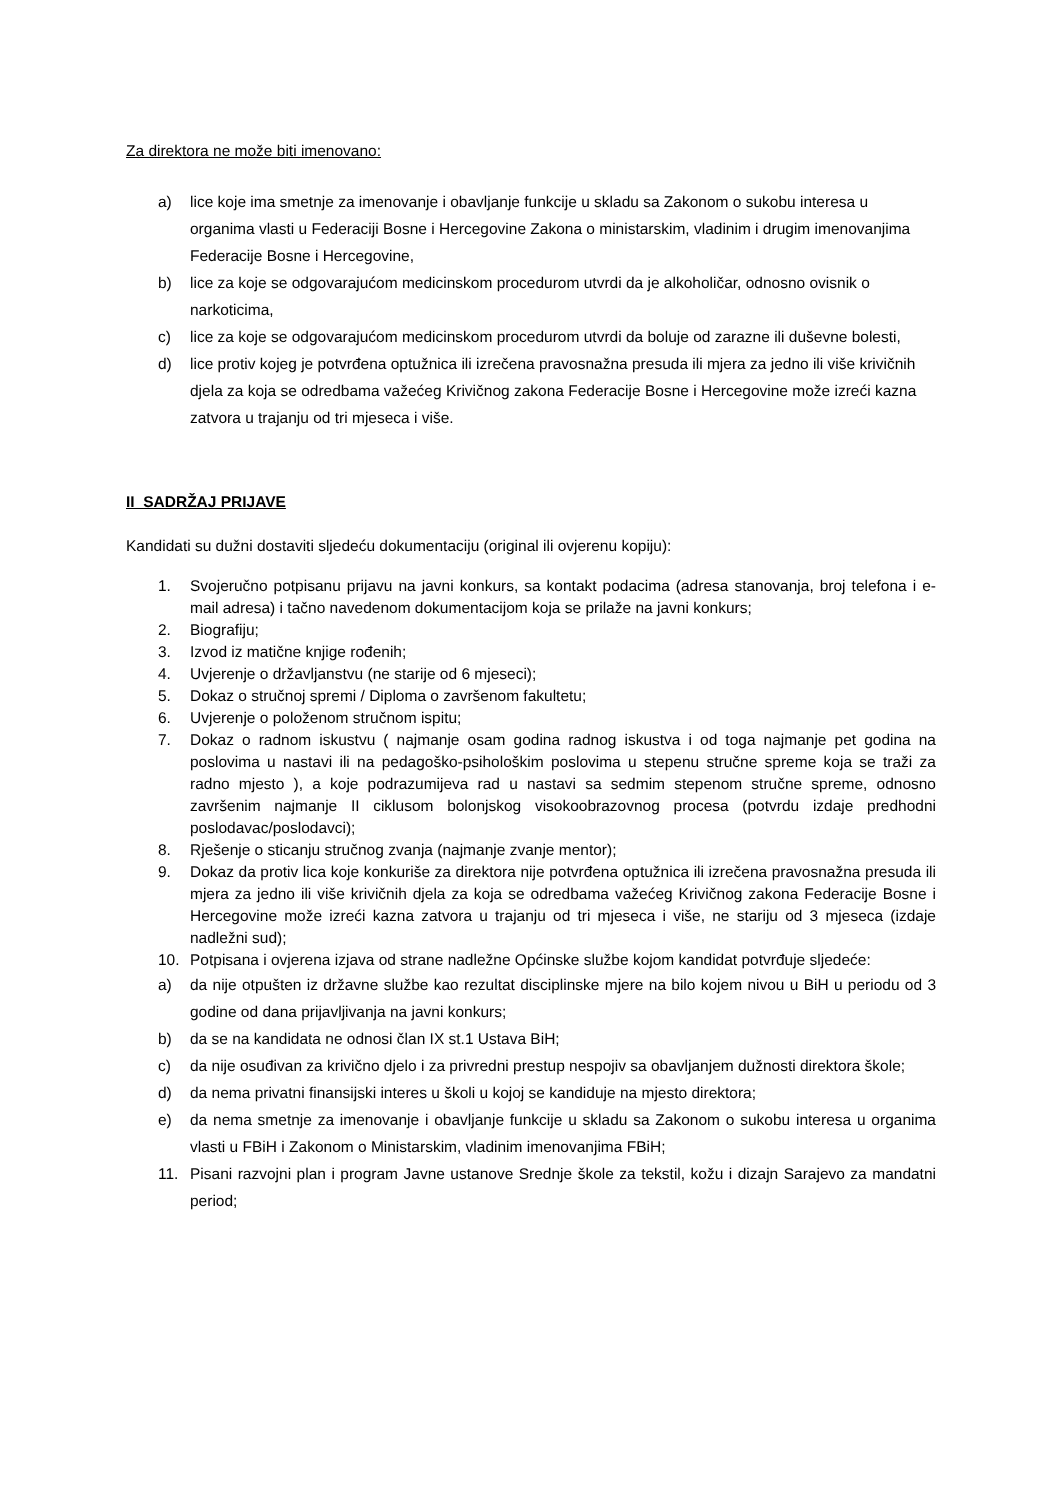Za direktora ne može biti imenovano:
a) lice koje ima smetnje za imenovanje i obavljanje funkcije u skladu sa Zakonom o sukobu interesa u organima vlasti u Federaciji Bosne i Hercegovine Zakona o ministarskim, vladinim i drugim imenovanjima Federacije Bosne i Hercegovine,
b) lice za koje se odgovarajućom medicinskom procedurom utvrdi da je alkoholičar, odnosno ovisnik o narkoticima,
c) lice za koje se odgovarajućom medicinskom procedurom utvrdi da boluje od zarazne ili duševne bolesti,
d) lice protiv kojeg je potvrđena optužnica ili izrečena pravosnažna presuda ili mjera za jedno ili više krivičnih djela za koja se odredbama važećeg Krivičnog zakona Federacije Bosne i Hercegovine može izreći kazna zatvora u trajanju od tri mjeseca i više.
II SADRŽAJ PRIJAVE
Kandidati su dužni dostaviti sljedeću dokumentaciju (original ili ovjerenu kopiju):
1. Svojeručno potpisanu prijavu na javni konkurs, sa kontakt podacima (adresa stanovanja, broj telefona i e-mail adresa) i tačno navedenom dokumentacijom koja se prilaže na javni konkurs;
2. Biografiju;
3. Izvod iz matične knjige rođenih;
4. Uvjerenje o državljanstvu (ne starije od 6 mjeseci);
5. Dokaz o stručnoj spremi / Diploma o završenom fakultetu;
6. Uvjerenje o položenom stručnom ispitu;
7. Dokaz o radnom iskustvu ( najmanje osam godina radnog iskustva i od toga najmanje pet godina na poslovima u nastavi ili na pedagoško-psihološkim poslovima u stepenu stručne spreme koja se traži za radno mjesto ), a koje podrazumijeva rad u nastavi sa sedmim stepenom stručne spreme, odnosno završenim najmanje II ciklusom bolonjskog visokoobrazovnog procesa (potvrdu izdaje predhodni poslodavac/poslodavci);
8. Rješenje o sticanju stručnog zvanja (najmanje zvanje mentor);
9. Dokaz da protiv lica koje konkuriše za direktora nije potvrđena optužnica ili izrečena pravosnažna presuda ili mjera za jedno ili više krivičnih djela za koja se odredbama važećeg Krivičnog zakona Federacije Bosne i Hercegovine može izreći kazna zatvora u trajanju od tri mjeseca i više, ne stariju od 3 mjeseca (izdaje nadležni sud);
10. Potpisana i ovjerena izjava od strane nadležne Općinske službe kojom kandidat potvrđuje sljedeće:
a) da nije otpušten iz državne službe kao rezultat disciplinske mjere na bilo kojem nivou u BiH u periodu od 3 godine od dana prijavljivanja na javni konkurs;
b) da se na kandidata ne odnosi član IX st.1 Ustava BiH;
c) da nije osuđivan za krivično djelo i za privredni prestup nespojiv sa obavljanjem dužnosti direktora škole;
d) da nema privatni finansijski interes u školi u kojoj se kandiduje na mjesto direktora;
e) da nema smetnje za imenovanje i obavljanje funkcije u skladu sa Zakonom o sukobu interesa u organima vlasti u FBiH i Zakonom o Ministarskim, vladinim imenovanjima FBiH;
11. Pisani razvojni plan i program Javne ustanove Srednje škole za tekstil, kožu i dizajn Sarajevo za mandatni period;